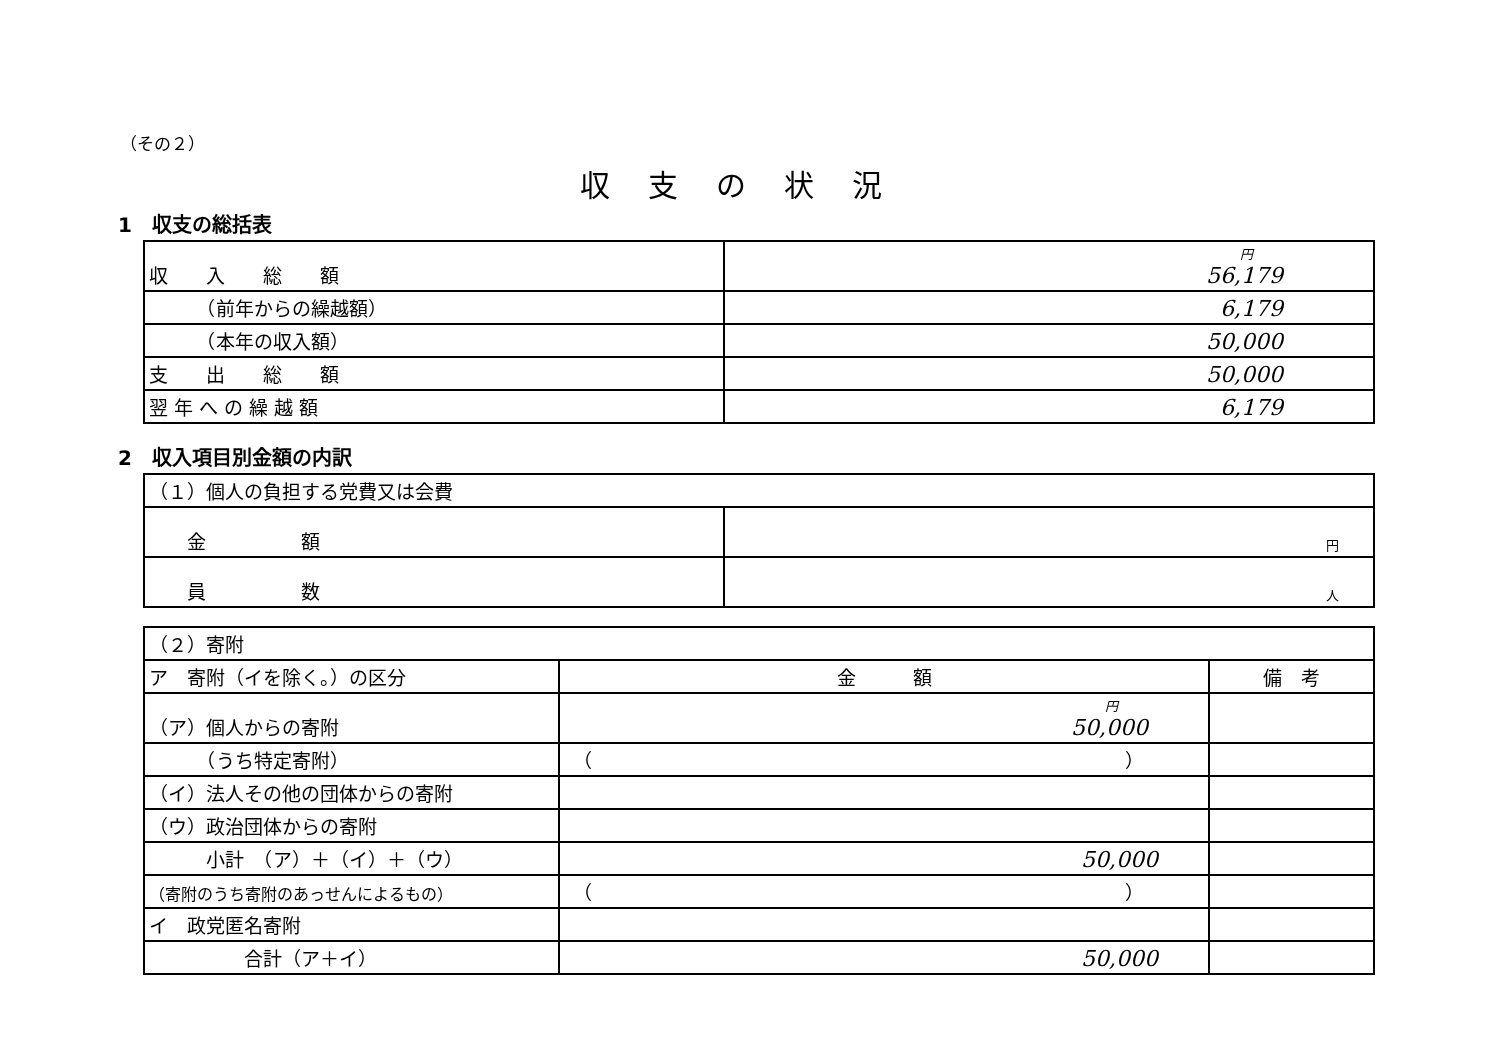（その２）
収支の状況
1　収支の総括表
| 収 入 総 額 | 円 56,179 |
| （前年からの繰越額） | 6,179 |
| （本年の収入額） | 50,000 |
| 支 出 総 額 | 50,000 |
| 翌 年 へ の 繰 越 額 | 6,179 |
2　収入項目別金額の内訳
| （１）個人の負担する党費又は会費 | |
| 金 額 | 円 |
| 員 数 | 人 |
| （２）寄附 | | |
| ア 寄附（イを除く。）の区分 | 金 額 | 備 考 |
| （ア）個人からの寄附 | 円 50,000 | |
| （うち特定寄附） | （ ） | |
| （イ）法人その他の団体からの寄附 | | |
| （ウ）政治団体からの寄附 | | |
| 小計 （ア）＋（イ）＋（ウ） | 50,000 | |
| （寄附のうち寄附のあっせんによるもの） | （ ） | |
| イ 政党匿名寄附 | | |
| 合計（ア＋イ） | 50,000 | |